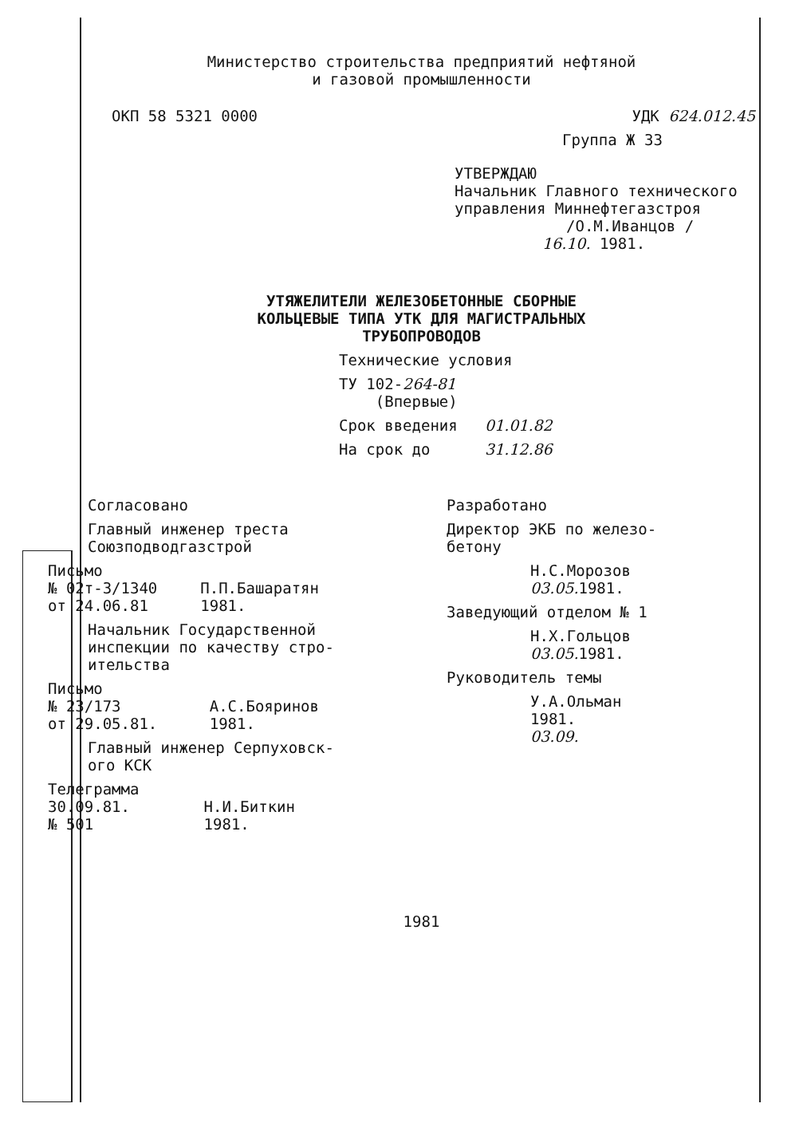Министерство строительства предприятий нефтяной
и газовой промышленности
ОКП 58 5321 0000 УДК 624.012.45
Группа Ж 33
УТВЕРЖДАЮ
Начальник Главного технического
управления Миннефтегазстроя
/О.М.Иванцов /
16.10. 1981.
УТЯЖЕЛИТЕЛИ ЖЕЛЕЗОБЕТОННЫЕ СБОРНЫЕ
КОЛЬЦЕВЫЕ ТИПА УТК ДЛЯ МАГИСТРАЛЬНЫХ
ТРУБОПРОВОДОВ
Технические условия
ТУ 102-264-81
(Впервые)
Срок введения 01.01.82
На срок до 31.12.86
Согласовано
Главный инженер треста
Союзподводгазстрой
Письмо
№ 02т-3/1340
от 24.06.81
П.П.Башаратян
1981.
Начальник Государственной
инспекции по качеству стро-
ительства
Письмо
№ 23/173
от 29.05.81.
А.С.Бояринов
1981.
Главный инженер Серпуховск-
ого КСК
Телеграмма
30.09.81.
№ 501
Н.И.Биткин
1981.
Разработано
Директор ЭКБ по железо-
бетону
Н.С.Морозов
03.05. 1981.
Заведующий отделом № 1
Н.Х.Гольцов
03.05. 1981.
Руководитель темы
У.А.Ольман
1981.
03.09.
1981